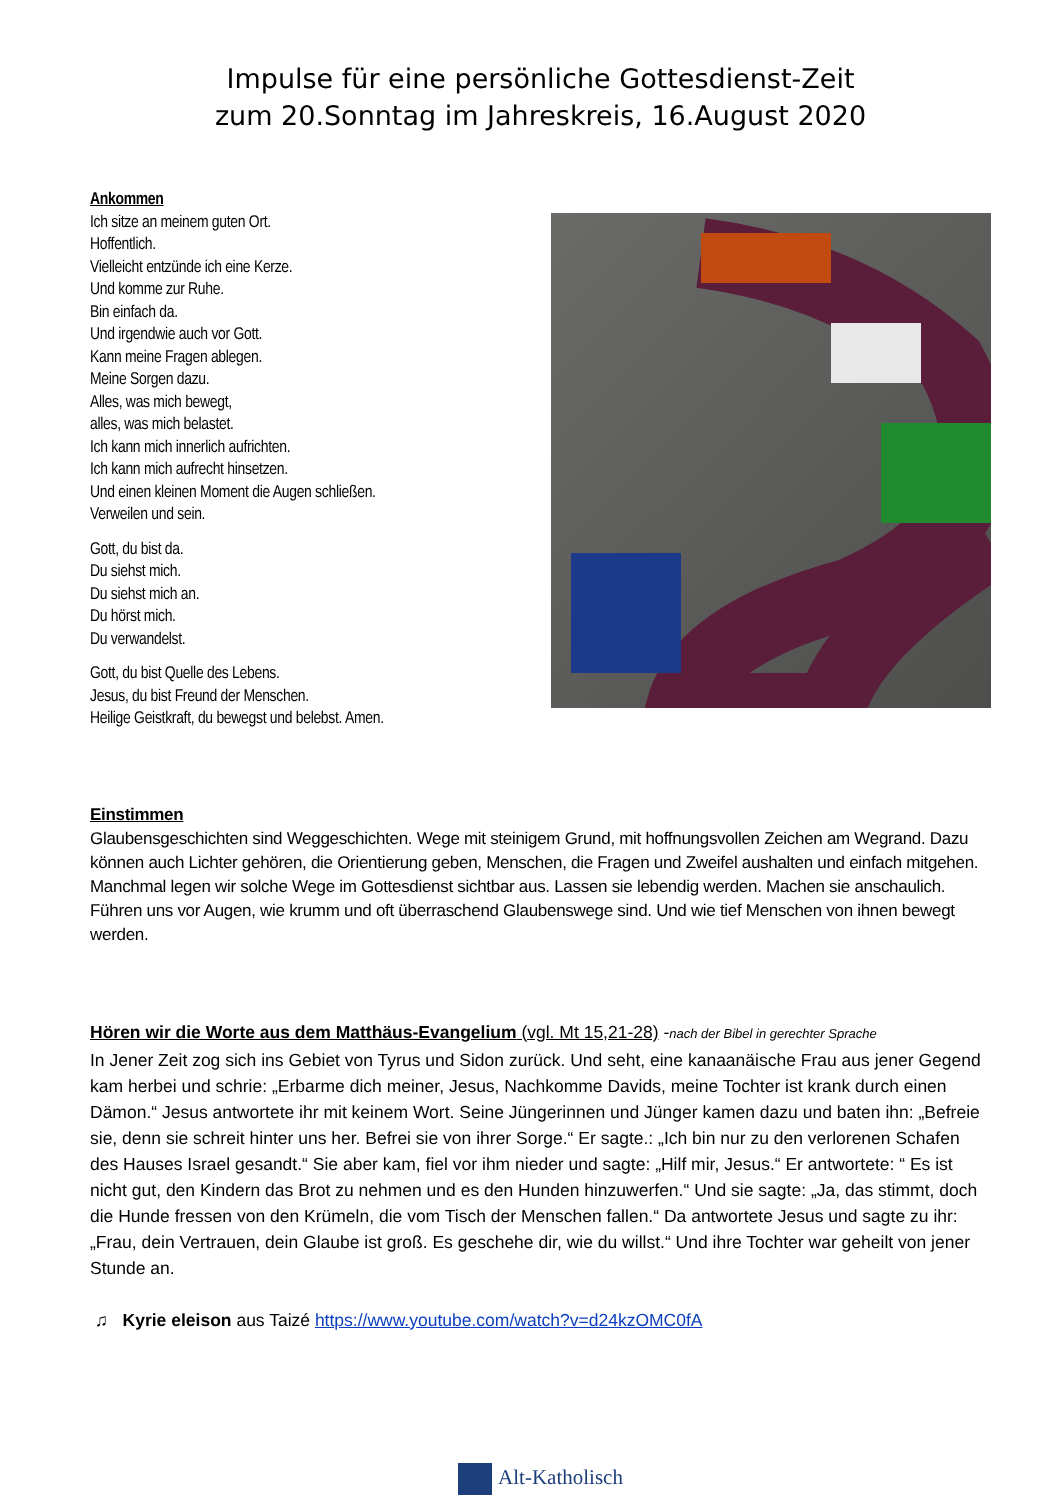Impulse für eine persönliche Gottesdienst-Zeit
zum 20.Sonntag im Jahreskreis, 16.August 2020
Ankommen
Ich sitze an meinem guten Ort.
Hoffentlich.
Vielleicht entzünde ich eine Kerze.
Und komme zur Ruhe.
Bin einfach da.
Und irgendwie auch vor Gott.
Kann meine Fragen ablegen.
Meine Sorgen dazu.
Alles, was mich bewegt,
alles, was mich belastet.
Ich kann mich innerlich aufrichten.
Ich kann mich aufrecht hinsetzen.
Und einen kleinen Moment die Augen schließen.
Verweilen und sein.
Gott, du bist da.
Du siehst mich.
Du siehst mich an.
Du hörst mich.
Du verwandelst.
Gott, du bist Quelle des Lebens.
Jesus, du bist Freund der Menschen.
Heilige Geistkraft, du bewegst und belebst. Amen.
Einstimmen
Glaubensgeschichten sind Weggeschichten. Wege mit steinigem Grund, mit hoffnungsvollen Zeichen am Wegrand. Dazu können auch Lichter gehören, die Orientierung geben, Menschen, die Fragen und Zweifel aushalten und einfach mitgehen. Manchmal legen wir solche Wege im Gottesdienst sichtbar aus. Lassen sie lebendig werden. Machen sie anschaulich. Führen uns vor Augen, wie krumm und oft überraschend Glaubenswege sind. Und wie tief Menschen von ihnen bewegt werden.
Hören wir die Worte aus dem Matthäus-Evangelium (vgl. Mt 15,21-28) -nach der Bibel in gerechter Sprache
In Jener Zeit zog sich ins Gebiet von Tyrus und Sidon zurück. Und seht, eine kanaanäische Frau aus jener Gegend kam herbei und schrie: „Erbarme dich meiner, Jesus, Nachkomme Davids, meine Tochter ist krank durch einen Dämon.“ Jesus antwortete ihr mit keinem Wort. Seine Jüngerinnen und Jünger kamen dazu und baten ihn: „Befreie sie, denn sie schreit hinter uns her. Befrei sie von ihrer Sorge.“ Er sagte.: „Ich bin nur zu den verlorenen Schafen des Hauses Israel gesandt.“ Sie aber kam, fiel vor ihm nieder und sagte: „Hilf mir, Jesus.“ Er antwortete: “ Es ist nicht gut, den Kindern das Brot zu nehmen und es den Hunden hinzuwerfen.“ Und sie sagte: „Ja, das stimmt, doch die Hunde fressen von den Krümeln, die vom Tisch der Menschen fallen.“ Da antwortete Jesus und sagte zu ihr: „Frau, dein Vertrauen, dein Glaube ist groß. Es geschehe dir, wie du willst.“ Und ihre Tochter war geheilt von jener Stunde an.
♫ Kyrie eleison aus Taizé https://www.youtube.com/watch?v=d24kzOMC0fA
Alt-Katholisch